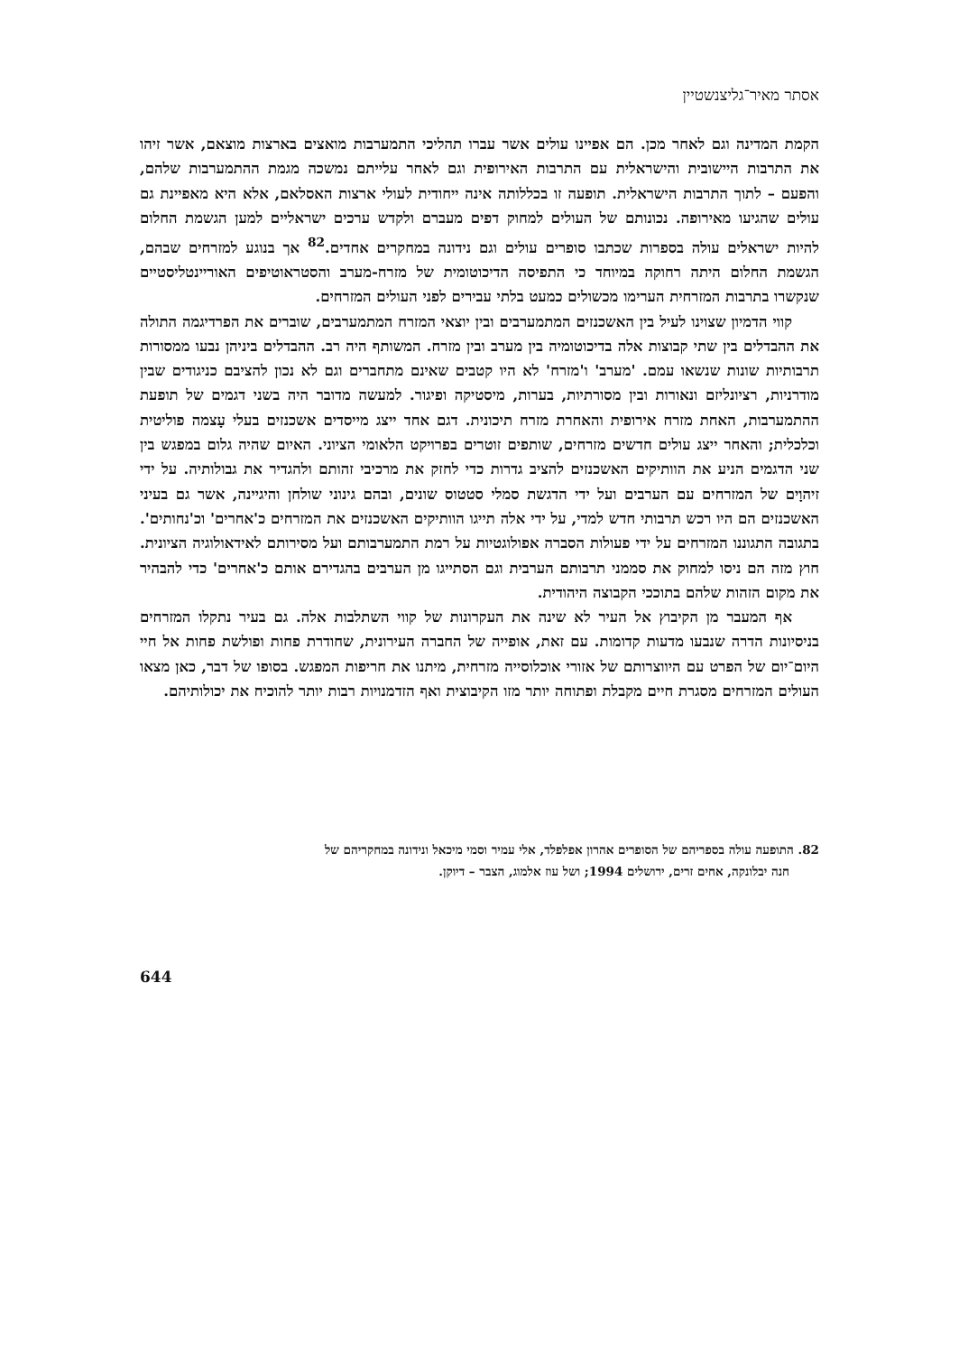אסתר מאיר־גליצנשטיין
הקמת המדינה וגם לאחר מכן. הם אפיינו עולים אשר עברו תהליכי התמערבות מואצים בארצות מוצאם, אשר זיהו את התרבות היישובית והישראלית עם התרבות האירופית וגם לאחר עלייתם נמשכה מגמת ההתמערבות שלהם, והפעם – לתוך התרבות הישראלית. תופעה זו בכללותה אינה ייחודית לעולי ארצות האסלאם, אלא היא מאפיינת גם עולים שהגיעו מאירופה. נכונותם של העולים למחוק דפים מעברם ולקדש ערכים ישראליים למען הגשמת החלום להיות ישראלים עולה בספרות שכתבו סופרים עולים וגם נידונה במחקרים אחדים.<sup>82</sup> אך בנוגע למזרחים שבהם, הגשמת החלום היתה רחוקה במיוחד כי התפיסה הדיכוטומית של מזרח-מערב והסטראוטיפים האוריינטליסטיים שנקשרו בתרבות המזרחית הערימו מכשולים כמעט בלתי עבירים לפני העולים המזרחים.
קווי הדמיון שצוינו לעיל בין האשכנזים המתמערבים ובין יוצאי המזרח המתמערבים, שוברים את הפרדיגמה התולה את ההבדלים בין שתי קבוצות אלה בדיכוטומיה בין מערב ובין מזרח. המשותף היה רב. ההבדלים ביניהן נבעו ממסורות תרבותיות שונות שנשאו עמם. 'מערב' ו'מזרח' לא היו קטבים שאינם מתחברים וגם לא נכון להציבם כניגודים שבין מודרניות, רציונליזם ונאורות ובין מסורתיות, בערות, מיסטיקה ופיגור. למעשה מדובר היה בשני דגמים של תופעת ההתמערבות, האחת מזרח אירופית והאחרת מזרח תיכונית. דגם אחד ייצג מייסדים אשכנזים בעלי עָצמה פוליטית וכלכלית; והאחר ייצג עולים חדשים מזרחים, שותפים זוטרים בפרויקט הלאומי הציוני. האיום שהיה גלום במפגש בין שני הדגמים הניע את הוותיקים האשכנזים להציב גדרות כדי לחזק את מרכיבי זהותם ולהגדיר את גבולותיה. על ידי זיהוָים של המזרחים עם הערבים ועל ידי הדגשת סמלי סטטוס שונים, ובהם גינוני שולחן והיגיינה, אשר גם בעיני האשכנזים הם היו רכש תרבותי חדש למדי, על ידי אלה תייגו הוותיקים האשכנזים את המזרחים כ'אחרים' וכ'נחותים'. בתגובה התגוננו המזרחים על ידי פעולות הסברה אפולוגטיות על רמת התמערבותם ועל מסירותם לאידאולוגיה הציונית. חוץ מזה הם ניסו למחוק את סממני תרבותם הערבית וגם הסתייגו מן הערבים בהגדירם אותם כ'אחרים' כדי להבהיר את מקום הזהות שלהם בתוככי הקבוצה היהודית.
אף המעבר מן הקיבוץ אל העיר לא שינה את העקרונות של קווי השתלבות אלה. גם בעיר נתקלו המזרחים בניסיונות הדרה שנבעו מדעות קדומות. עם זאת, אופייה של החברה העירונית, שחודרת פחות ופולשת פחות אל חיי היום־יום של הפרט עם היווצרותם של אזורי אוכלוסייה מזרחית, מיתנו את חריפות המפגש. בסופו של דבר, כאן מצאו העולים המזרחים מסגרת חיים מקבלת ופתוחה יותר מזו הקיבוצית ואף הזדמנויות רבות יותר להוכיח את יכולותיהם.
82. התופעה עולה בספריהם של הסופרים אהרון אפלפלד, אלי עמיר וסמי מיכאל ונידונה במחקריהם של
חנה יבלונקה, אחים זרים, ירושלים 1994; ושל עוז אלמוג, הצבר – דיוקן.
644